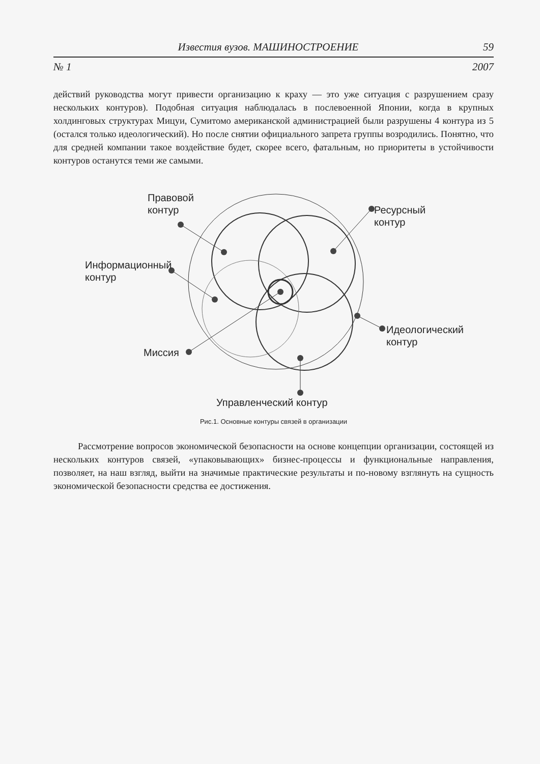Известия вузов. МАШИНОСТРОЕНИЕ 59
№ 1 2007
действий руководства могут привести организацию к краху — это уже ситуация с разрушением сразу нескольких контуров). Подобная ситуация наблюдалась в послевоенной Японии, когда в крупных холдинговых структурах Мицуи, Сумитомо американской администрацией были разрушены 4 контура из 5 (остался только идеологический). Но после снятии официального запрета группы возродились. Понятно, что для средней компании такое воздействие будет, скорее всего, фатальным, но приоритеты в устойчивости контуров останутся теми же самыми.
Правовой
контур
Ресурсный
контур
Информационный
контур
Миссия
Идеологический
контур
Управленческий контур
Рис.1. Основные контуры связей в организации
Рассмотрение вопросов экономической безопасности на основе концепции организации, состоящей из нескольких контуров связей, «упаковывающих» бизнес-процессы и функциональные направления, позволяет, на наш взгляд, выйти на значимые практические результаты и по-новому взглянуть на сущность экономической безопасности средства ее достижения.